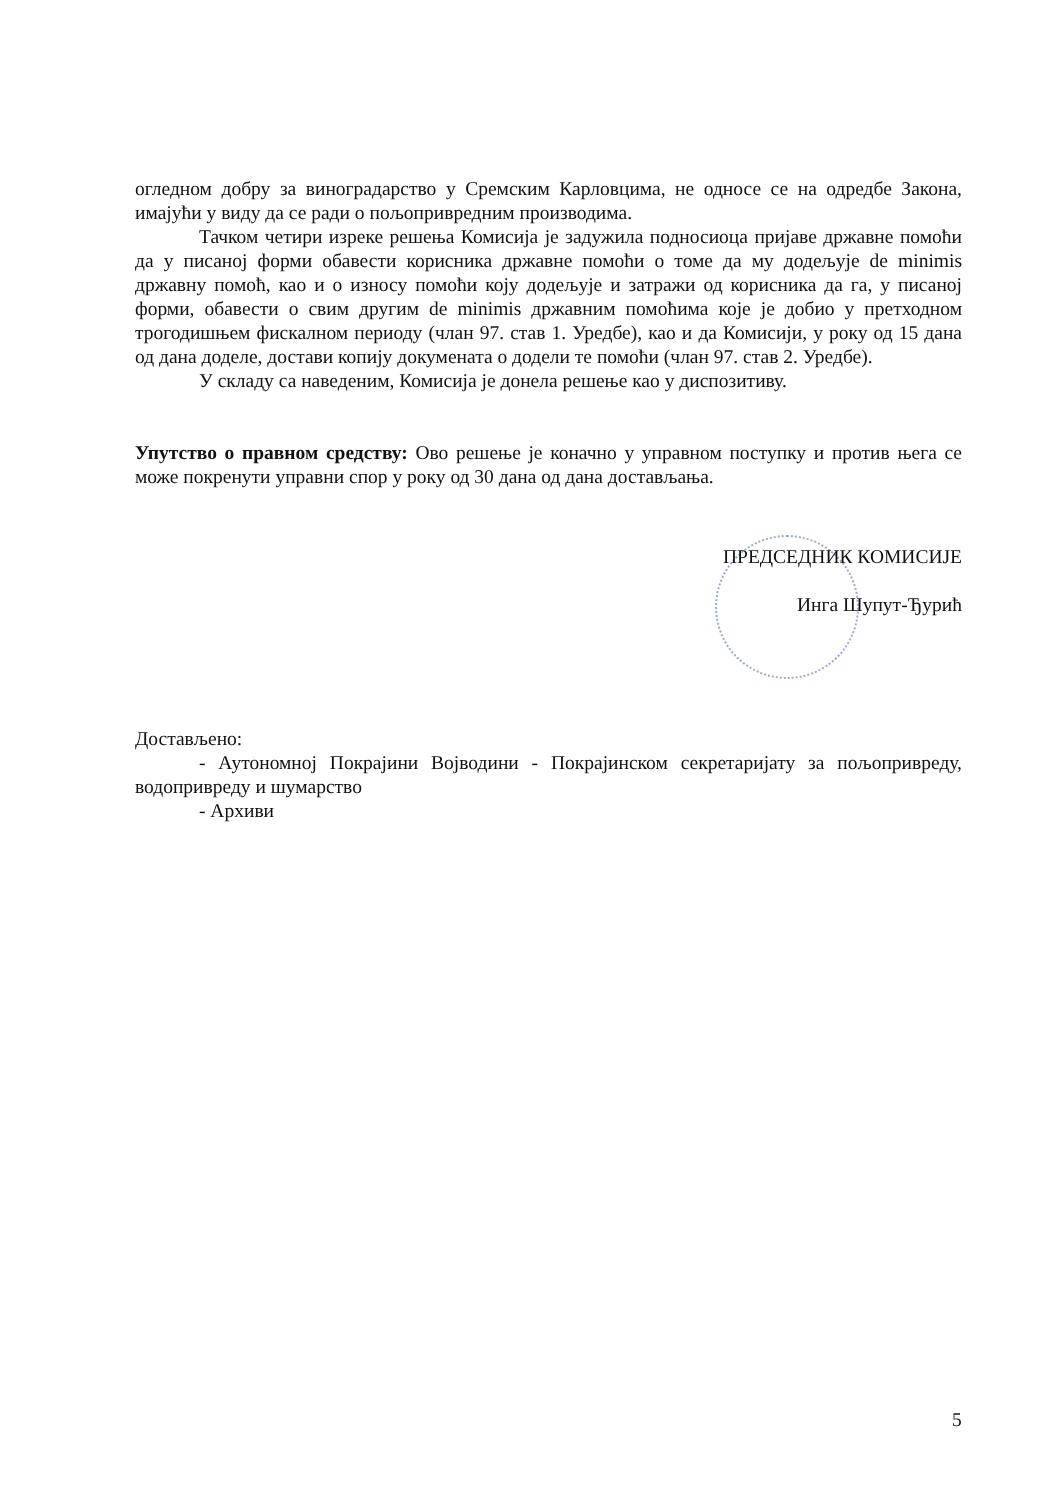огледном добру за виноградарство у Сремским Карловцима, не односе се на одредбе Закона, имајући у виду да се ради о пољопривредним производима.
Тачком четири изреке решења Комисија је задужила подносиоца пријаве државне помоћи да у писаној форми обавести корисника државне помоћи о томе да му додељује de minimis државну помоћ, као и о износу помоћи коју додељује и затражи од корисника да га, у писаној форми, обавести о свим другим de minimis државним помоћима које је добио у претходном трогодишњем фискалном периоду (члан 97. став 1. Уредбе), као и да Комисији, у року од 15 дана од дана доделе, достави копију докумената о додели те помоћи (члан 97. став 2. Уредбе).
У складу са наведеним, Комисија је донела решење као у диспозитиву.
Упутство о правном средству: Ово решење је коначно у управном поступку и против њега се може покренути управни спор у року од 30 дана од дана достављања.
ПРЕДСЕДНИК КОМИСИЈЕ
Инга Шупут-Ђурић
Достављено:
- Аутономној Покрајини Војводини - Покрајинском секретаријату за пољопривреду, водопривреду и шумарство
- Архиви
5